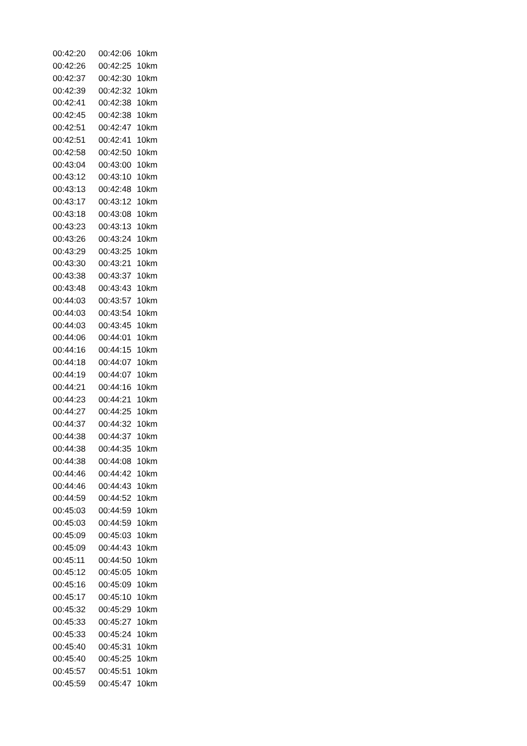| 00:42:20 | 00:42:06 | 10km |
| 00:42:26 | 00:42:25 | 10km |
| 00:42:37 | 00:42:30 | 10km |
| 00:42:39 | 00:42:32 | 10km |
| 00:42:41 | 00:42:38 | 10km |
| 00:42:45 | 00:42:38 | 10km |
| 00:42:51 | 00:42:47 | 10km |
| 00:42:51 | 00:42:41 | 10km |
| 00:42:58 | 00:42:50 | 10km |
| 00:43:04 | 00:43:00 | 10km |
| 00:43:12 | 00:43:10 | 10km |
| 00:43:13 | 00:42:48 | 10km |
| 00:43:17 | 00:43:12 | 10km |
| 00:43:18 | 00:43:08 | 10km |
| 00:43:23 | 00:43:13 | 10km |
| 00:43:26 | 00:43:24 | 10km |
| 00:43:29 | 00:43:25 | 10km |
| 00:43:30 | 00:43:21 | 10km |
| 00:43:38 | 00:43:37 | 10km |
| 00:43:48 | 00:43:43 | 10km |
| 00:44:03 | 00:43:57 | 10km |
| 00:44:03 | 00:43:54 | 10km |
| 00:44:03 | 00:43:45 | 10km |
| 00:44:06 | 00:44:01 | 10km |
| 00:44:16 | 00:44:15 | 10km |
| 00:44:18 | 00:44:07 | 10km |
| 00:44:19 | 00:44:07 | 10km |
| 00:44:21 | 00:44:16 | 10km |
| 00:44:23 | 00:44:21 | 10km |
| 00:44:27 | 00:44:25 | 10km |
| 00:44:37 | 00:44:32 | 10km |
| 00:44:38 | 00:44:37 | 10km |
| 00:44:38 | 00:44:35 | 10km |
| 00:44:38 | 00:44:08 | 10km |
| 00:44:46 | 00:44:42 | 10km |
| 00:44:46 | 00:44:43 | 10km |
| 00:44:59 | 00:44:52 | 10km |
| 00:45:03 | 00:44:59 | 10km |
| 00:45:03 | 00:44:59 | 10km |
| 00:45:09 | 00:45:03 | 10km |
| 00:45:09 | 00:44:43 | 10km |
| 00:45:11 | 00:44:50 | 10km |
| 00:45:12 | 00:45:05 | 10km |
| 00:45:16 | 00:45:09 | 10km |
| 00:45:17 | 00:45:10 | 10km |
| 00:45:32 | 00:45:29 | 10km |
| 00:45:33 | 00:45:27 | 10km |
| 00:45:33 | 00:45:24 | 10km |
| 00:45:40 | 00:45:31 | 10km |
| 00:45:40 | 00:45:25 | 10km |
| 00:45:57 | 00:45:51 | 10km |
| 00:45:59 | 00:45:47 | 10km |